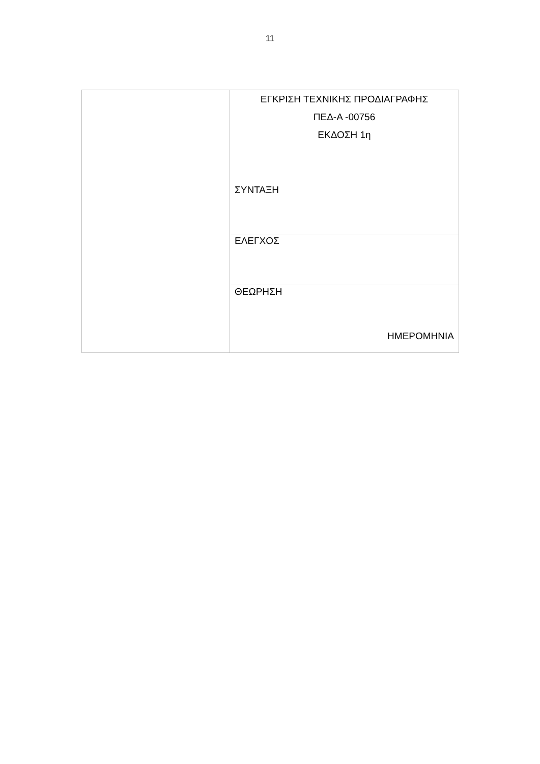11
| | ΕΓΚΡΙΣΗ ΤΕΧΝΙΚΗΣ ΠΡΟΔΙΑΓΡΑΦΗΣ ΠΕΔ-Α -00756 ΕΚΔΟΣΗ 1η ΣΥΝΤΑΞΗ |
| | ΕΛΕΓΧΟΣ |
| | ΘΕΩΡΗΣΗ ΗΜΕΡΟΜΗΝΙΑ |